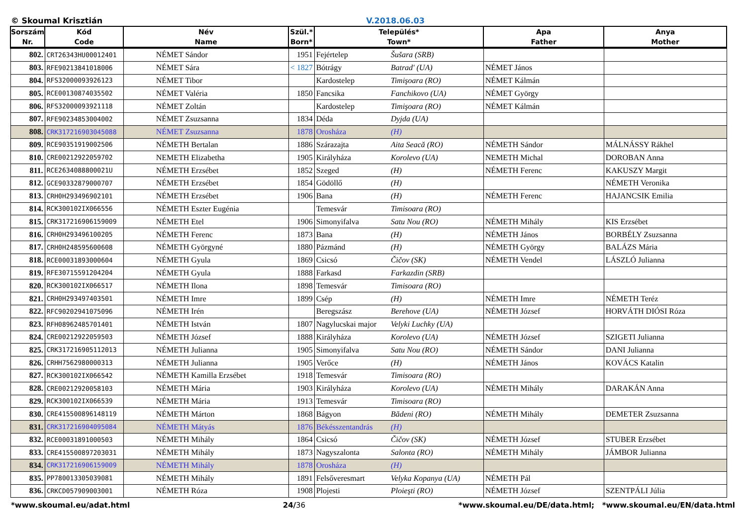© Skoumal Krisztián V.2018.06.03
| Sorszám Nr. | Kód Code | Név Name | Szül.* Born* | Település* Town* | Apa Father | Anya Mother |
| --- | --- | --- | --- | --- | --- | --- |
| 802. | CRT26343HU00012401 | NÉMET Sándor | 1951 | Fejértelep Šušara (SRB) | | |
| 803. | RFE90213841018006 | NÉMET Sára | < 1827 | Bótrágy Batrad' (UA) | NÉMET János | |
| 804. | RFS32000093926123 | NÉMET Tibor | | Kardostelep Timişoara (RO) | NÉMET Kálmán | |
| 805. | RCE00130874035502 | NÉMET Valéria | 1850 | Fancsika Fanchikovo (UA) | NÉMET György | |
| 806. | RFS32000093921118 | NÉMET Zoltán | | Kardostelep Timişoara (RO) | NÉMET Kálmán | |
| 807. | RFE90234853004002 | NÉMET Zsuzsanna | 1834 | Déda Dyjda (UA) | | |
| 808. | CRK317216903045088 | NÉMET Zsuzsanna | 1878 | Orosháza (H) | | |
| 809. | RCE90351919002506 | NÉMETH Bertalan | 1886 | Szárazajta Aita Seacă (RO) | NÉMETH Sándor | MÁLNÁSSY Rákhel |
| 810. | CRE00212922059702 | NEMETH Elizabetha | 1905 | Királyháza Korolevo (UA) | NEMETH Michal | DOROBAN Anna |
| 811. | RCE2634088800021U | NÉMETH Erzsébet | 1852 | Szeged (H) | NÉMETH Ferenc | KAKUSZY Margit |
| 812. | GCE90332879000707 | NÉMETH Erzsébet | 1854 | Gödöllő (H) | | NÉMETH Veronika |
| 813. | CRH0H293496902101 | NÉMETH Erzsébet | 1906 | Bana (H) | NÉMETH Ferenc | HAJANCSIK Emilia |
| 814. | RCK300102IX066556 | NÉMETH Eszter Eugénia | | Temesvár Timisoara (RO) | | |
| 815. | CRK317216906159009 | NÉMETH Etel | 1906 | Simonyifalva Satu Nou (RO) | NÉMETH Mihály | KIS Erzsébet |
| 816. | CRH0H293496100205 | NÉMETH Ferenc | 1873 | Bana (H) | NÉMETH János | BORBÉLY Zsuzsanna |
| 817. | CRH0H248595600608 | NÉMETH Györgyné | 1880 | Pázmánd (H) | NÉMETH György | BALÁZS Mária |
| 818. | RCE00031893000604 | NÉMETH Gyula | 1869 | Csicsó Čičov (SK) | NÉMETH Vendel | LÁSZLÓ Julianna |
| 819. | RFE30715591204204 | NÉMETH Gyula | 1888 | Farkasd Farkazdin (SRB) | | |
| 820. | RCK300102IX066517 | NÉMETH Ilona | 1898 | Temesvár Timisoara (RO) | | |
| 821. | CRH0H293497403501 | NÉMETH Imre | 1899 | Csép (H) | NÉMETH Imre | NÉMETH Teréz |
| 822. | RFC90202941075096 | NÉMETH Irén | | Beregszász Berehove (UA) | NÉMETH József | HORVÁTH DIÓSI Róza |
| 823. | RFH08962485701401 | NÉMETH István | 1807 | Nagylucskai major Velyki Luchky (UA) | | |
| 824. | CRE00212922059503 | NÉMETH József | 1888 | Királyháza Korolevo (UA) | NÉMETH József | SZIGETI Julianna |
| 825. | CRK317216905112013 | NÉMETH Julianna | 1905 | Simonyifalva Satu Nou (RO) | NÉMETH Sándor | DANI Julianna |
| 826. | CRHH7562980000313 | NÉMETH Julianna | 1905 | Verőce (H) | NÉMETH János | KOVÁCS Katalin |
| 827. | RCK300102IX066542 | NÉMETH Kamilla Erzsébet | 1918 | Temesvár Timisoara (RO) | | |
| 828. | CRE00212920058103 | NÉMETH Mária | 1903 | Királyháza Korolevo (UA) | NÉMETH Mihály | DARAKÁN Anna |
| 829. | RCK300102IX066539 | NÉMETH Mária | 1913 | Temesvár Timisoara (RO) | | |
| 830. | CRE415500896148119 | NÉMETH Márton | 1868 | Bágyon Bădeni (RO) | NÉMETH Mihály | DEMETER Zsuzsanna |
| 831. | CRK317216904095084 | NÉMETH Mátyás | 1876 | Békésszentandrás (H) | | |
| 832. | RCE00031891000503 | NÉMETH Mihály | 1864 | Csicsó Čičov (SK) | NÉMETH József | STUBER Erzsébet |
| 833. | CRE415500897203031 | NÉMETH Mihály | 1873 | Nagyszalonta Salonta (RO) | NÉMETH Mihály | JÁMBOR Julianna |
| 834. | CRK317216906159009 | NÉMETH Mihály | 1878 | Orosháza (H) | | |
| 835. | PP780013305039081 | NÉMETH Mihály | 1891 | Felsőveresmart Velyka Kopanya (UA) | NÉMETH Pál | |
| 836. | CRKCD057909003001 | NÉMETH Róza | 1908 | Plojesti Ploieşti (RO) | NÉMETH József | SZENTPÁLI Júlia |
*www.skoumal.eu/adat.html 24/36 *www.skoumal.eu/DE/data.html; *www.skoumal.eu/EN/data.html